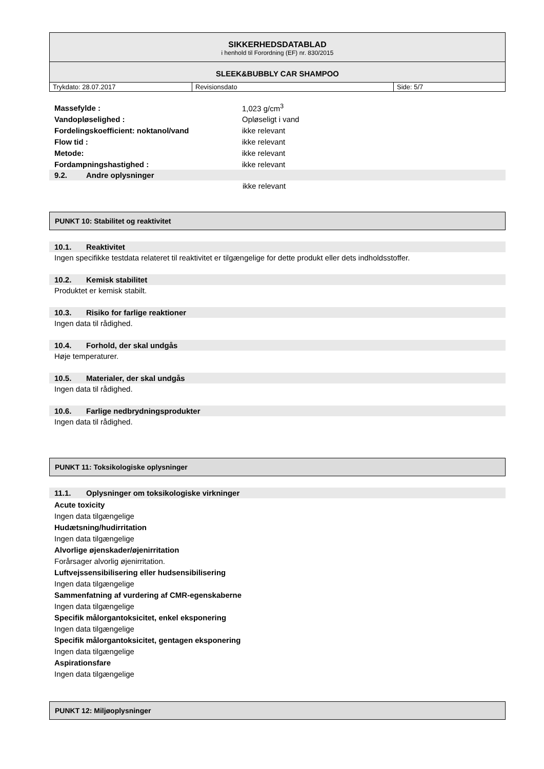SIKKERHEDSDATABLAD
i henhold til Forordning (EF) nr. 830/2015
SLEEK&BUBBLY CAR SHAMPOO
| Trykdato: 28.07.2017 | Revisionsdato | Side: 5/7 |
| Massefylde : | 1,023 g/cm<sup>3</sup> |
| Vandopløselighed : | Opløseligt i vand |
| Fordelingskoefficient: noktanol/vand | ikke relevant |
| Flow tid : | ikke relevant |
| Metode: | ikke relevant |
| Fordampningshastighed : | ikke relevant |
9.2. Andre oplysninger
ikke relevant
PUNKT 10: Stabilitet og reaktivitet
10.1. Reaktivitet
Ingen specifikke testdata relateret til reaktivitet er tilgængelige for dette produkt eller dets indholdsstoffer.
10.2. Kemisk stabilitet
Produktet er kemisk stabilt.
10.3. Risiko for farlige reaktioner
Ingen data til rådighed.
10.4. Forhold, der skal undgås
Høje temperaturer.
10.5. Materialer, der skal undgås
Ingen data til rådighed.
10.6. Farlige nedbrydningsprodukter
Ingen data til rådighed.
PUNKT 11: Toksikologiske oplysninger
11.1. Oplysninger om toksikologiske virkninger
Acute toxicity
Ingen data tilgængelige
Hudætsning/hudirritation
Ingen data tilgængelige
Alvorlige øjenskader/øjenirritation
Forårsager alvorlig øjenirritation.
Luftvejssensibilisering eller hudsensibilisering
Ingen data tilgængelige
Sammenfatning af vurdering af CMR-egenskaberne
Ingen data tilgængelige
Specifik målorgantoksicitet, enkel eksponering
Ingen data tilgængelige
Specifik målorgantoksicitet, gentagen eksponering
Ingen data tilgængelige
Aspirationsfare
Ingen data tilgængelige
PUNKT 12: Miljøoplysninger